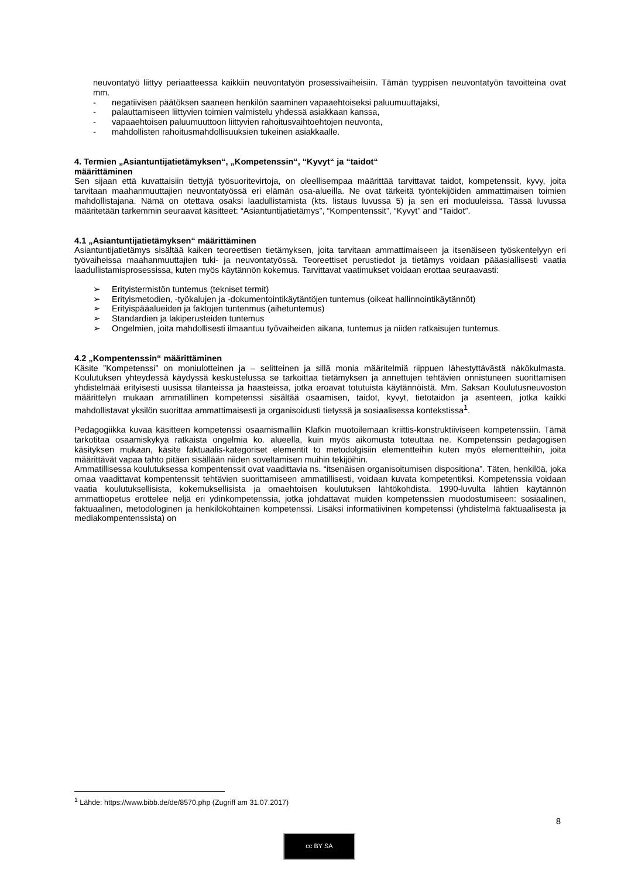neuvontatyö liittyy periaatteessa kaikkiin neuvontatyön prosessivaiheisiin. Tämän tyyppisen neuvontatyön tavoitteina ovat mm.
- negatiivisen päätöksen saaneen henkilön saaminen vapaaehtoiseksi paluumuuttajaksi,
- palauttamiseen liittyvien toimien valmistelu yhdessä asiakkaan kanssa,
- vapaaehtoisen paluumuuttoon liittyvien rahoitusvaihtoehtojen neuvonta,
- mahdollisten rahoitusmahdollisuuksien tukeinen asiakkaalle.
4. Termien „Asiantuntijatietämyksen“, „Kompetenssin“, “Kyvyt“ ja “taidot“
määrittäminen
Sen sijaan että kuvattaisiin tiettyjä työsuoritevirtoja, on oleellisempaa määrittää tarvittavat taidot, kompetenssit, kyvy, joita tarvitaan maahanmuuttajien neuvontatyössä eri elämän osa-alueilla. Ne ovat tärkeitä työntekijöiden ammattimaisen toimien mahdollistajana. Nämä on otettava osaksi laadullistamista (kts. listaus luvussa 5) ja sen eri moduuleissa. Tässä luvussa määritetään tarkemmin seuraavat käsitteet: “Asiantuntijatietämys”, “Kompentenssit”, “Kyvyt” and “Taidot”.
4.1 „Asiantuntijatietämyksen“ määrittäminen
Asiantuntijatietämys sisältää kaiken teoreettisen tietämyksen, joita tarvitaan ammattimaiseen ja itsenäiseen työskentelyyn eri työvaiheissa maahanmuuttajien tuki- ja neuvontatyössä. Teoreettiset perustiedot ja tietämys voidaan pääasiallisesti vaatia laadullistamisprosessissa, kuten myös käytännön kokemus. Tarvittavat vaatimukset voidaan erottaa seuraavasti:
➢ Erityistermistön tuntemus (tekniset termit)
➢ Erityismetodien, -työkalujen ja -dokumentointikäytäntöjen tuntemus (oikeat hallinnointikäytännöt)
➢ Erityispääalueiden ja faktojen tuntenmus (aihetuntemus)
➢ Standardien ja lakiperusteiden tuntemus
➢ Ongelmien, joita mahdollisesti ilmaantuu työvaiheiden aikana, tuntemus ja niiden ratkaisujen tuntemus.
4.2 „Kompentenssin“ määrittäminen
Käsite ”Kompetenssi” on moniulotteinen ja – selitteinen ja sillä monia määritelmiä riippuen lähestyttävästä näkökulmasta. Koulutuksen yhteydessä käydyssä keskustelussa se tarkoittaa tietämyksen ja annettujen tehtävien onnistuneen suorittamisen yhdistelmää erityisesti uusissa tilanteissa ja haasteissa, jotka eroavat totutuista käytännöistä. Mm. Saksan Koulutusneuvoston määrittelyn mukaan ammatillinen kompetenssi sisältää osaamisen, taidot, kyvyt, tietotaidon ja asenteen, jotka kaikki mahdollistavat yksilön suorittaa ammattimaisesti ja organisoidusti tietyssä ja sosiaalisessa kontekstissa<sup>1</sup>.
Pedagogiikka kuvaa käsitteen kompetenssi osaamismalliin Klafkin muotoilemaan kriittis-konstruktiiviseen kompetenssiin. Tämä tarkotitaa osaamiskykyä ratkaista ongelmia ko. alueella, kuin myös aikomusta toteuttaa ne. Kompetenssin pedagogisen käsityksen mukaan, käsite faktuaalis-kategoriset elementit to metodolgisiin elementteihin kuten myös elementteihin, joita määrittävät vapaa tahto pitäen sisällään niiden soveltamisen muihin tekijöihin.
Ammatillisessa koulutuksessa kompentenssit ovat vaadittavia ns. “itsenäisen organisoitumisen dispositiona”. Täten, henkilöä, joka omaa vaadittavat kompentenssit tehtävien suorittamiseen ammatillisesti, voidaan kuvata kompetentiksi. Kompetenssia voidaan vaatia koulutuksellisista, kokemuksellisista ja omaehtoisen koulutuksen lähtökohdista. 1990-luvulta lähtien käytännön ammattiopetus erottelee neljä eri ydinkompetenssia, jotka johdattavat muiden kompetenssien muodostumiseen: sosiaalinen, faktuaalinen, metodologinen ja henkilökohtainen kompetenssi. Lisäksi informatiivinen kompetenssi (yhdistelmä faktuaalisesta ja mediakompentenssista) on
<sup>1</sup> Lähde: https://www.bibb.de/de/8570.php (Zugriff am 31.07.2017)
8
cc BY SA